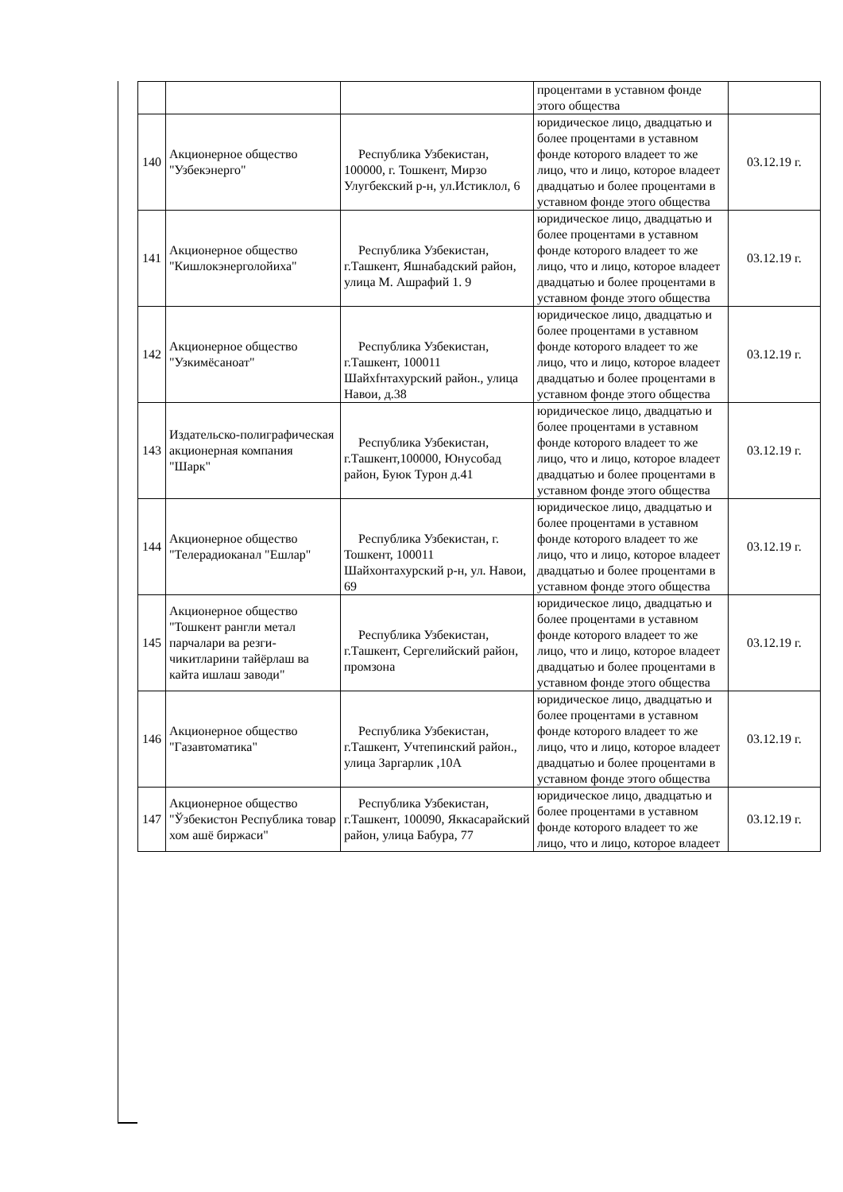| | | | процентами в уставном фонде этого общества | |
| 140 | Акционерное общество "Узбекэнерго" | Республика Узбекистан, 100000, г. Тошкент, Мирзо Улугбекский р-н, ул.Истиклол, 6 | юридическое лицо, двадцатью и более процентами в уставном фонде которого владеет то же лицо, что и лицо, которое владеет двадцатью и более процентами в уставном фонде этого общества | 03.12.19 г. |
| 141 | Акционерное общество "Кишлокэнерголойиха" | Республика Узбекистан, г.Ташкент, Яшнабадский район, улица М. Ашрафий 1. 9 | юридическое лицо, двадцатью и более процентами в уставном фонде которого владеет то же лицо, что и лицо, которое владеет двадцатью и более процентами в уставном фонде этого общества | 03.12.19 г. |
| 142 | Акционерное общество "Узкимёсаноат" | Республика Узбекистан, г.Ташкент, 100011 Шайхfнтахурский район., улица Навои, д.38 | юридическое лицо, двадцатью и более процентами в уставном фонде которого владеет то же лицо, что и лицо, которое владеет двадцатью и более процентами в уставном фонде этого общества | 03.12.19 г. |
| 143 | Издательско-полиграфическая акционерная компания "Шарк" | Республика Узбекистан, г.Ташкент,100000, Юнусобад район, Буюк Турон д.41 | юридическое лицо, двадцатью и более процентами в уставном фонде которого владеет то же лицо, что и лицо, которое владеет двадцатью и более процентами в уставном фонде этого общества | 03.12.19 г. |
| 144 | Акционерное общество "Телерадиоканал "Ешлар" | Республика Узбекистан, г. Тошкент, 100011 Шайхонтахурский р-н, ул. Навои, 69 | юридическое лицо, двадцатью и более процентами в уставном фонде которого владеет то же лицо, что и лицо, которое владеет двадцатью и более процентами в уставном фонде этого общества | 03.12.19 г. |
| 145 | Акционерное общество "Тошкент рангли метал парчалари ва резги-чикитларини тайёрлаш ва кайта ишлаш заводи" | Республика Узбекистан, г.Ташкент, Сергелийский район, промзона | юридическое лицо, двадцатью и более процентами в уставном фонде которого владеет то же лицо, что и лицо, которое владеет двадцатью и более процентами в уставном фонде этого общества | 03.12.19 г. |
| 146 | Акционерное общество "Газавтоматика" | Республика Узбекистан, г.Ташкент, Учтепинский район., улица Заргарлик ,10А | юридическое лицо, двадцатью и более процентами в уставном фонде которого владеет то же лицо, что и лицо, которое владеет двадцатью и более процентами в уставном фонде этого общества | 03.12.19 г. |
| 147 | Акционерное общество "Ўзбекистон Республика товар хом ашё биржаси" | Республика Узбекистан, г.Ташкент, 100090, Яккасарайский район, улица Бабура, 77 | юридическое лицо, двадцатью и более процентами в уставном фонде которого владеет то же лицо, что и лицо, которое владеет | 03.12.19 г. |